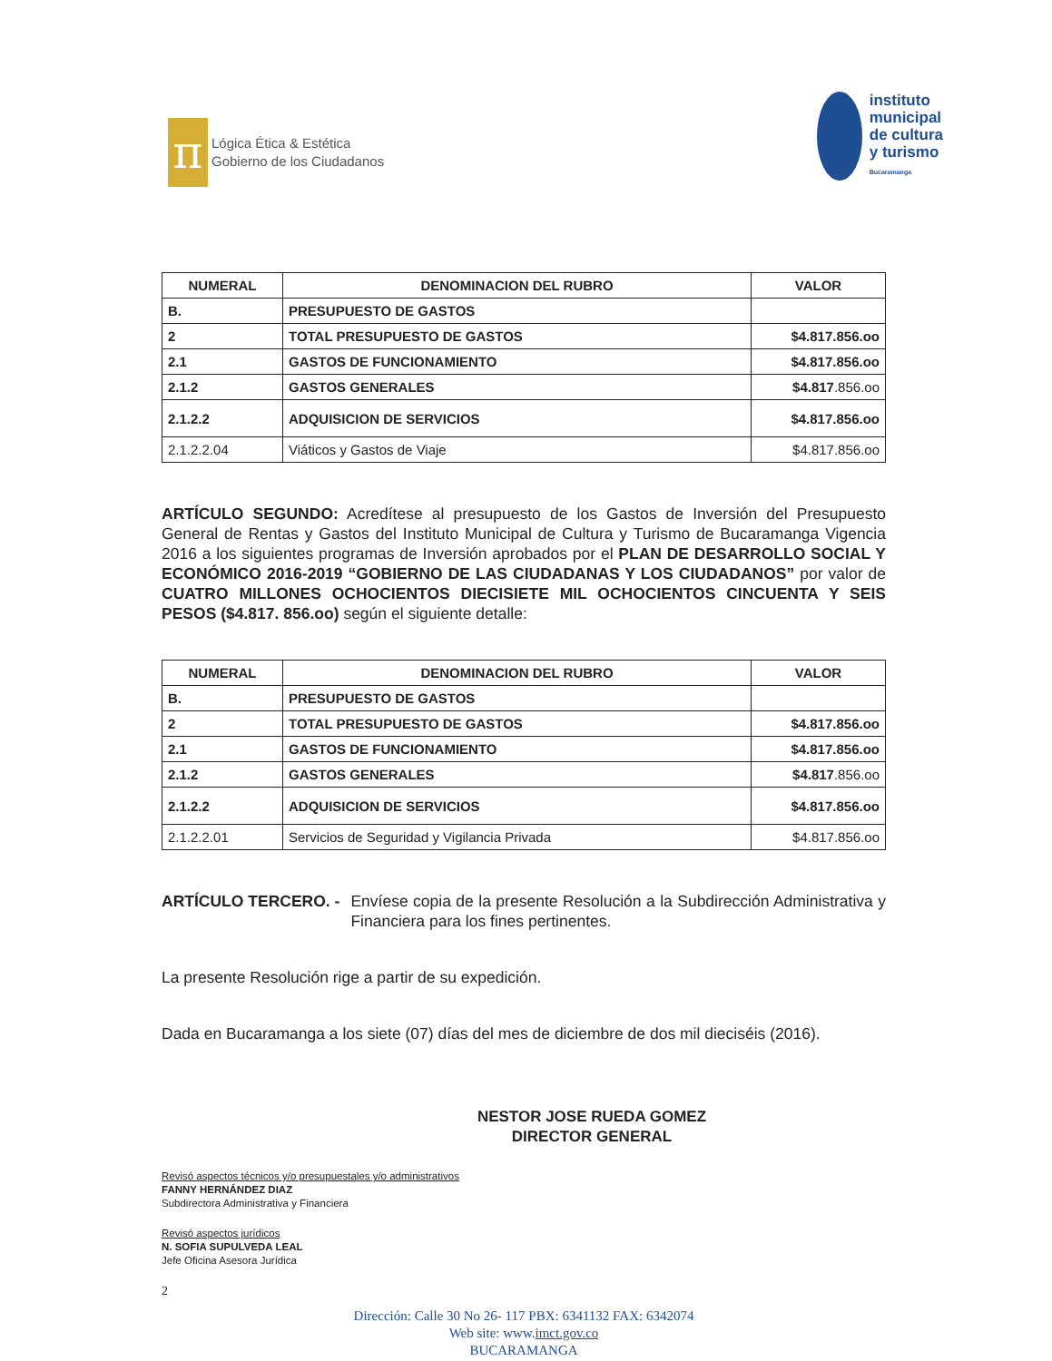π
Lógica Ética & Estética
Gobierno de los Ciudadanos
instituto
municipal
de cultura
y turismo
Bucaramanga
| NUMERAL | DENOMINACION DEL RUBRO | VALOR |
| --- | --- | --- |
| B. | PRESUPUESTO DE GASTOS | |
| 2 | TOTAL PRESUPUESTO DE GASTOS | $4.817.856.oo |
| 2.1 | GASTOS DE FUNCIONAMIENTO | $4.817.856.oo |
| 2.1.2 | GASTOS GENERALES | $4.817 .856.oo |
| 2.1.2.2 | ADQUISICION DE SERVICIOS | $4.817.856.oo |
| 2.1.2.2.04 | Viáticos y Gastos de Viaje | $4.817.856.oo |
ARTÍCULO SEGUNDO: Acredítese al presupuesto de los Gastos de Inversión del Presupuesto General de Rentas y Gastos del Instituto Municipal de Cultura y Turismo de Bucaramanga Vigencia 2016 a los siguientes programas de Inversión aprobados por el PLAN DE DESARROLLO SOCIAL Y ECONÓMICO 2016-2019 “GOBIERNO DE LAS CIUDADANAS Y LOS CIUDADANOS” por valor de CUATRO MILLONES OCHOCIENTOS DIECISIETE MIL OCHOCIENTOS CINCUENTA Y SEIS PESOS ($4.817. 856.oo) según el siguiente detalle:
| NUMERAL | DENOMINACION DEL RUBRO | VALOR |
| --- | --- | --- |
| B. | PRESUPUESTO DE GASTOS | |
| 2 | TOTAL PRESUPUESTO DE GASTOS | $4.817.856.oo |
| 2.1 | GASTOS DE FUNCIONAMIENTO | $4.817.856.oo |
| 2.1.2 | GASTOS GENERALES | $4.817 .856.oo |
| 2.1.2.2 | ADQUISICION DE SERVICIOS | $4.817.856.oo |
| 2.1.2.2.01 | Servicios de Seguridad y Vigilancia Privada | $4.817.856.oo |
ARTÍCULO TERCERO. - Envíese copia de la presente Resolución a la Subdirección Administrativa y Financiera para los fines pertinentes.
La presente Resolución rige a partir de su expedición.
Dada en Bucaramanga a los siete (07) días del mes de diciembre de dos mil dieciséis (2016).
NESTOR JOSE RUEDA GOMEZ
DIRECTOR GENERAL
Revisó aspectos técnicos y/o presupuestales y/o administrativos
FANNY HERNÁNDEZ DIAZ
Subdirectora Administrativa y Financiera
Revisó aspectos jurídicos
N. SOFIA SUPULVEDA LEAL
Jefe Oficina Asesora Jurídica
2
Dirección: Calle 30 No 26- 117 PBX: 6341132 FAX: 6342074
Web site: www.imct.gov.co
BUCARAMANGA